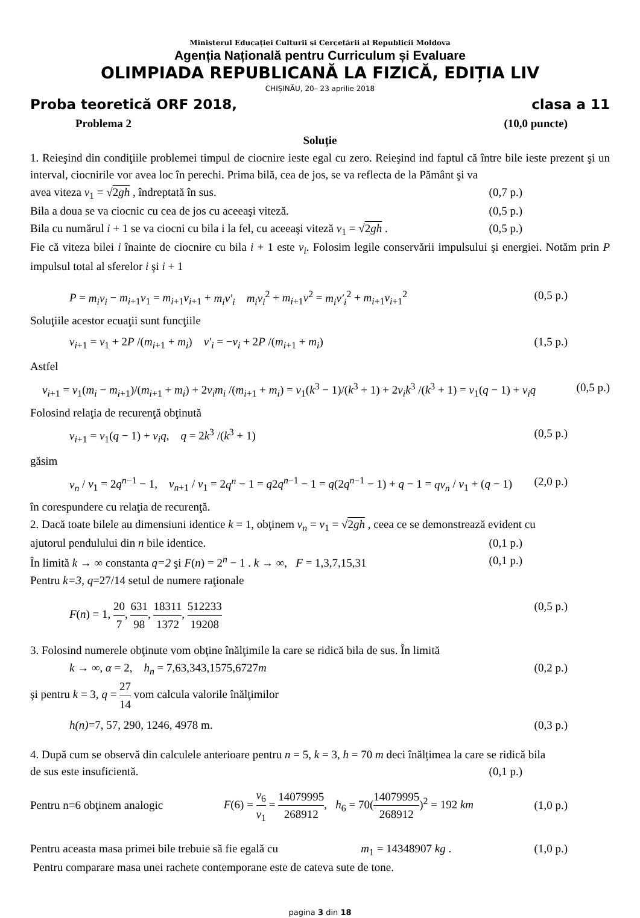Ministerul Educației Culturii si Cercetării al Republicii Moldova
Agenția Națională pentru Curriculum și Evaluare
OLIMPIADA REPUBLICANĂ LA FIZICĂ, EDIȚIA LIV
CHIȘINĂU, 20– 23 aprilie 2018
Proba teoretică ORF 2018, clasa a 11
Problema 2 (10,0 puncte)
Soluţie
1. Reieşind din condiţiile problemei timpul de ciocnire ieste egal cu zero. Reieşind ind faptul că între bile ieste prezent şi un interval, ciocnirile vor avea loc în perechi. Prima bilă, cea de jos, se va reflecta de la Pământ şi va
avea viteza v<sub>1</sub> = √2gh , îndreptată în sus. (0,7 p.)
Bila a doua se va ciocnic cu cea de jos cu aceeaşi viteză. (0,5 p.)
Bila cu numărul i + 1 se va ciocni cu bila i la fel, cu aceeaşi viteză v<sub>1</sub> = √2gh . (0,5 p.)
Fie că viteza bilei i înainte de ciocnire cu bila i + 1 este v<sub>i</sub>. Folosim legile conservării impulsului şi energiei. Notăm prin P impulsul total al sferelor i şi i + 1
P = m<sub>i</sub>v<sub>i</sub> − m<sub>i+1</sub>v<sub>1</sub> = m<sub>i+1</sub>v<sub>i+1</sub> + m<sub>i</sub>v′<sub>i</sub> m<sub>i</sub>v<sub>i</sub><sup>2</sup> + m<sub>i+1</sub>v<sup>2</sup> = m<sub>i</sub>v′<sub>i</sub><sup>2</sup> + m<sub>i+1</sub>v<sub>i+1</sub><sup>2</sup> (0,5 p.)
Soluţiile acestor ecuaţii sunt funcţiile
v<sub>i+1</sub> = v<sub>1</sub> + 2P /(m<sub>i+1</sub> + m<sub>i</sub>) v′<sub>i</sub> = −v<sub>i</sub> + 2P /(m<sub>i+1</sub> + m<sub>i</sub>) (1,5 p.)
Astfel
v<sub>i+1</sub> = v<sub>1</sub>(m<sub>i</sub> − m<sub>i+1</sub>)/(m<sub>i+1</sub> + m<sub>i</sub>) + 2v<sub>i</sub>m<sub>i</sub> /(m<sub>i+1</sub> + m<sub>i</sub>) = v<sub>1</sub>(k<sup>3</sup> − 1)/(k<sup>3</sup> + 1) + 2v<sub>i</sub>k<sup>3</sup> /(k<sup>3</sup> + 1) = v<sub>1</sub>(q − 1) + v<sub>i</sub>q (0,5 p.)
Folosind relaţia de recurenţă obţinută
v<sub>i+1</sub> = v<sub>1</sub>(q − 1) + v<sub>i</sub>q, q = 2k<sup>3</sup> /(k<sup>3</sup> + 1) (0,5 p.)
găsim
v<sub>n</sub> / v<sub>1</sub> = 2q<sup>n−1</sup> − 1, v<sub>n+1</sub> / v<sub>1</sub> = 2q<sup>n</sup> − 1 = q2q<sup>n−1</sup> − 1 = q(2q<sup>n−1</sup> − 1) + q − 1 = qv<sub>n</sub> / v<sub>1</sub> + (q − 1) (2,0 p.)
în corespundere cu relaţia de recurenţă.
2. Dacă toate bilele au dimensiuni identice k = 1, obţinem v<sub>n</sub> = v<sub>1</sub> = √2gh , ceea ce se demonstrează evident cu
ajutorul pendulului din n bile identice. (0,1 p.)
În limită k → ∞ constanta q=2 şi F(n) = 2<sup>n</sup> − 1 . k → ∞, F = 1,3,7,15,31 (0,1 p.)
Pentru k=3, q=27/14 setul de numere raţionale
F(n) = 1, 20 7, 631 98, 18311 1372, 512233 19208 (0,5 p.)
3. Folosind numerele obţinute vom obţine înălţimile la care se ridică bila de sus. În limită
k → ∞, α = 2, h<sub>n</sub> = 7,63,343,1575,6727m (0,2 p.)
şi pentru k = 3, q = 27 14 vom calcula valorile înălţimilor
h(n)=7, 57, 290, 1246, 4978 m. (0,3 p.)
4. După cum se observă din calculele anterioare pentru n = 5, k = 3, h = 70 m deci înălțimea la care se ridică bila
de sus este insuficientă. (0,1 p.)
Pentru n=6 obţinem analogic F(6) = v<sub>6</sub> v<sub>1</sub> = 14079995 268912, h<sub>6</sub> = 70(14079995 268912)<sup>2</sup> = 192 km (1,0 p.)
Pentru aceasta masa primei bile trebuie să fie egală cu m<sub>1</sub> = 14348907 kg . (1,0 p.)
Pentru comparare masa unei rachete contemporane este de cateva sute de tone.
pagina 3 din 18